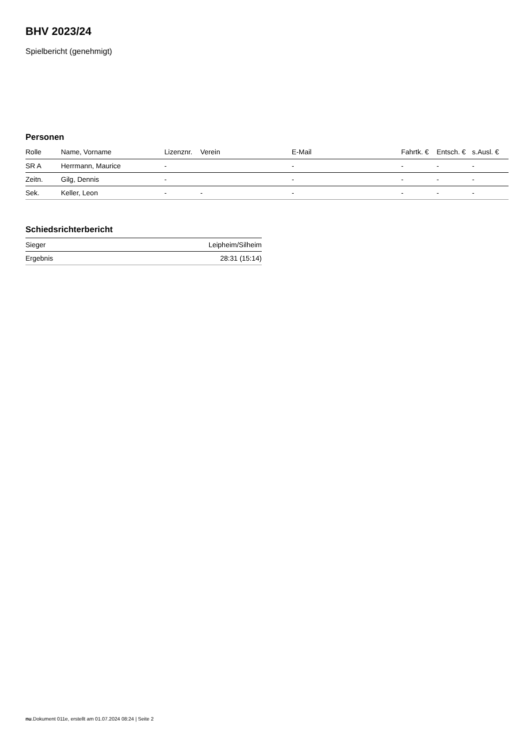BHV 2023/24
Spielbericht (genehmigt)
Personen
| Rolle | Name, Vorname | Lizenznr. | Verein | E-Mail | Fahrtk. € | Entsch. € | s.Ausl. € |
| --- | --- | --- | --- | --- | --- | --- | --- |
| SR A | Herrmann, Maurice | - | | - | - | - | - |
| Zeitn. | Gilg, Dennis | - | | - | - | - | - |
| Sek. | Keller, Leon | - | - | - | - | - | - |
Schiedsrichterbericht
| Sieger | Leipheim/Silheim |
| Ergebnis | 28:31 (15:14) |
nu.Dokument 011e, erstellt am 01.07.2024 08:24 | Seite 2